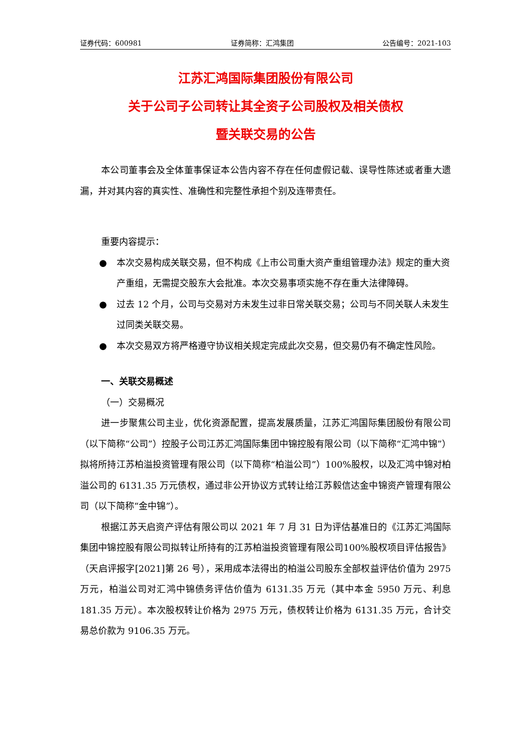证券代码：600981 证券简称：汇鸿集团 公告编号：2021-103
江苏汇鸿国际集团股份有限公司
关于公司子公司转让其全资子公司股权及相关债权
暨关联交易的公告
本公司董事会及全体董事保证本公告内容不存在任何虚假记载、误导性陈述或者重大遗漏，并对其内容的真实性、准确性和完整性承担个别及连带责任。
重要内容提示：
● 本次交易构成关联交易，但不构成《上市公司重大资产重组管理办法》规定的重大资产重组，无需提交股东大会批准。本次交易事项实施不存在重大法律障碍。
● 过去 12 个月，公司与交易对方未发生过非日常关联交易；公司与不同关联人未发生过同类关联交易。
● 本次交易双方将严格遵守协议相关规定完成此次交易，但交易仍有不确定性风险。
一、关联交易概述
（一）交易概况
进一步聚焦公司主业，优化资源配置，提高发展质量，江苏汇鸿国际集团股份有限公司（以下简称“公司”）控股子公司江苏汇鸿国际集团中锦控股有限公司（以下简称“汇鸿中锦”）拟将所持江苏柏溢投资管理有限公司（以下简称“柏溢公司”）100%股权，以及汇鸿中锦对柏溢公司的 6131.35 万元债权，通过非公开协议方式转让给江苏毅信达金中锦资产管理有限公司（以下简称“金中锦”）。
根据江苏天启资产评估有限公司以 2021 年 7 月 31 日为评估基准日的《江苏汇鸿国际集团中锦控股有限公司拟转让所持有的江苏柏溢投资管理有限公司100%股权项目评估报告》（天启评报字[2021]第 26 号），采用成本法得出的柏溢公司股东全部权益评估价值为 2975 万元，柏溢公司对汇鸿中锦债务评估价值为 6131.35 万元（其中本金 5950 万元、利息 181.35 万元）。本次股权转让价格为 2975 万元，债权转让价格为 6131.35 万元，合计交易总价款为 9106.35 万元。